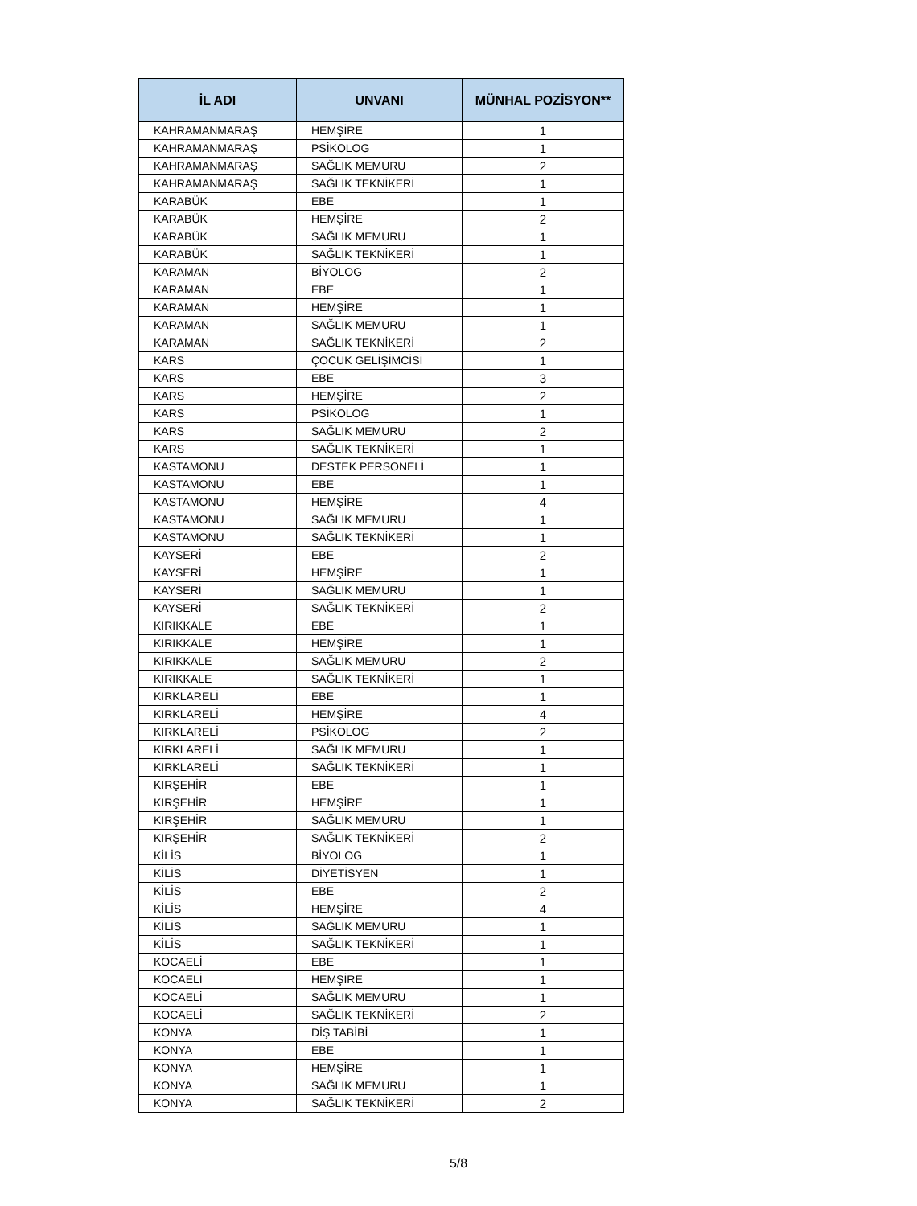| İL ADI | UNVANI | MÜNHAL POZİSYON** |
| --- | --- | --- |
| KAHRAMANMARAŞ | HEMŞİRE | 1 |
| KAHRAMANMARAŞ | PSİKOLOG | 1 |
| KAHRAMANMARAŞ | SAĞLIK MEMURU | 2 |
| KAHRAMANMARAŞ | SAĞLIK TEKNİKERİ | 1 |
| KARABÜK | EBE | 1 |
| KARABÜK | HEMŞİRE | 2 |
| KARABÜK | SAĞLIK MEMURU | 1 |
| KARABÜK | SAĞLIK TEKNİKERİ | 1 |
| KARAMAN | BİYOLOG | 2 |
| KARAMAN | EBE | 1 |
| KARAMAN | HEMŞİRE | 1 |
| KARAMAN | SAĞLIK MEMURU | 1 |
| KARAMAN | SAĞLIK TEKNİKERİ | 2 |
| KARS | ÇOCUK GELİŞİMCİSİ | 1 |
| KARS | EBE | 3 |
| KARS | HEMŞİRE | 2 |
| KARS | PSİKOLOG | 1 |
| KARS | SAĞLIK MEMURU | 2 |
| KARS | SAĞLIK TEKNİKERİ | 1 |
| KASTAMONU | DESTEK PERSONELİ | 1 |
| KASTAMONU | EBE | 1 |
| KASTAMONU | HEMŞİRE | 4 |
| KASTAMONU | SAĞLIK MEMURU | 1 |
| KASTAMONU | SAĞLIK TEKNİKERİ | 1 |
| KAYSERİ | EBE | 2 |
| KAYSERİ | HEMŞİRE | 1 |
| KAYSERİ | SAĞLIK MEMURU | 1 |
| KAYSERİ | SAĞLIK TEKNİKERİ | 2 |
| KIRIKKALE | EBE | 1 |
| KIRIKKALE | HEMŞİRE | 1 |
| KIRIKKALE | SAĞLIK MEMURU | 2 |
| KIRIKKALE | SAĞLIK TEKNİKERİ | 1 |
| KIRKLARELİ | EBE | 1 |
| KIRKLARELİ | HEMŞİRE | 4 |
| KIRKLARELİ | PSİKOLOG | 2 |
| KIRKLARELİ | SAĞLIK MEMURU | 1 |
| KIRKLARELİ | SAĞLIK TEKNİKERİ | 1 |
| KIRŞEHİR | EBE | 1 |
| KIRŞEHİR | HEMŞİRE | 1 |
| KIRŞEHİR | SAĞLIK MEMURU | 1 |
| KIRŞEHİR | SAĞLIK TEKNİKERİ | 2 |
| KİLİS | BİYOLOG | 1 |
| KİLİS | DİYETİSYEN | 1 |
| KİLİS | EBE | 2 |
| KİLİS | HEMŞİRE | 4 |
| KİLİS | SAĞLIK MEMURU | 1 |
| KİLİS | SAĞLIK TEKNİKERİ | 1 |
| KOCAELİ | EBE | 1 |
| KOCAELİ | HEMŞİRE | 1 |
| KOCAELİ | SAĞLIK MEMURU | 1 |
| KOCAELİ | SAĞLIK TEKNİKERİ | 2 |
| KONYA | DİŞ TABİBİ | 1 |
| KONYA | EBE | 1 |
| KONYA | HEMŞİRE | 1 |
| KONYA | SAĞLIK MEMURU | 1 |
| KONYA | SAĞLIK TEKNİKERİ | 2 |
5/8